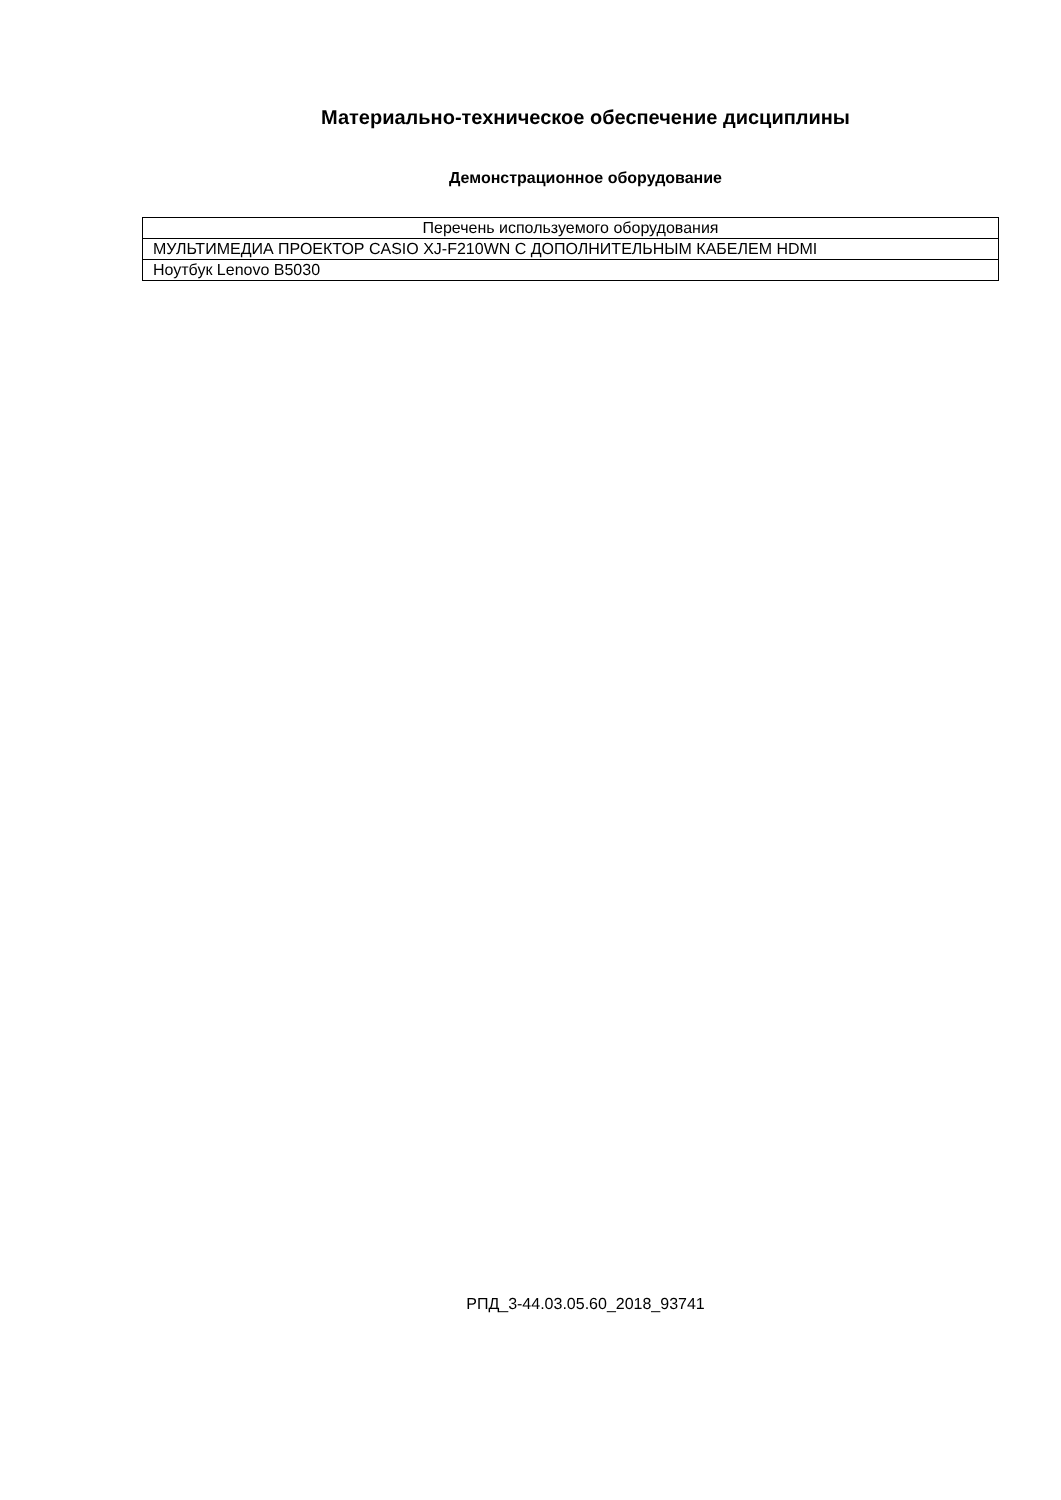Материально-техническое обеспечение дисциплины
Демонстрационное оборудование
| Перечень используемого оборудования |
| МУЛЬТИМЕДИА ПРОЕКТОР CASIO XJ-F210WN С ДОПОЛНИТЕЛЬНЫМ КАБЕЛЕМ HDMI |
| Ноутбук Lenovo B5030 |
РПД_3-44.03.05.60_2018_93741